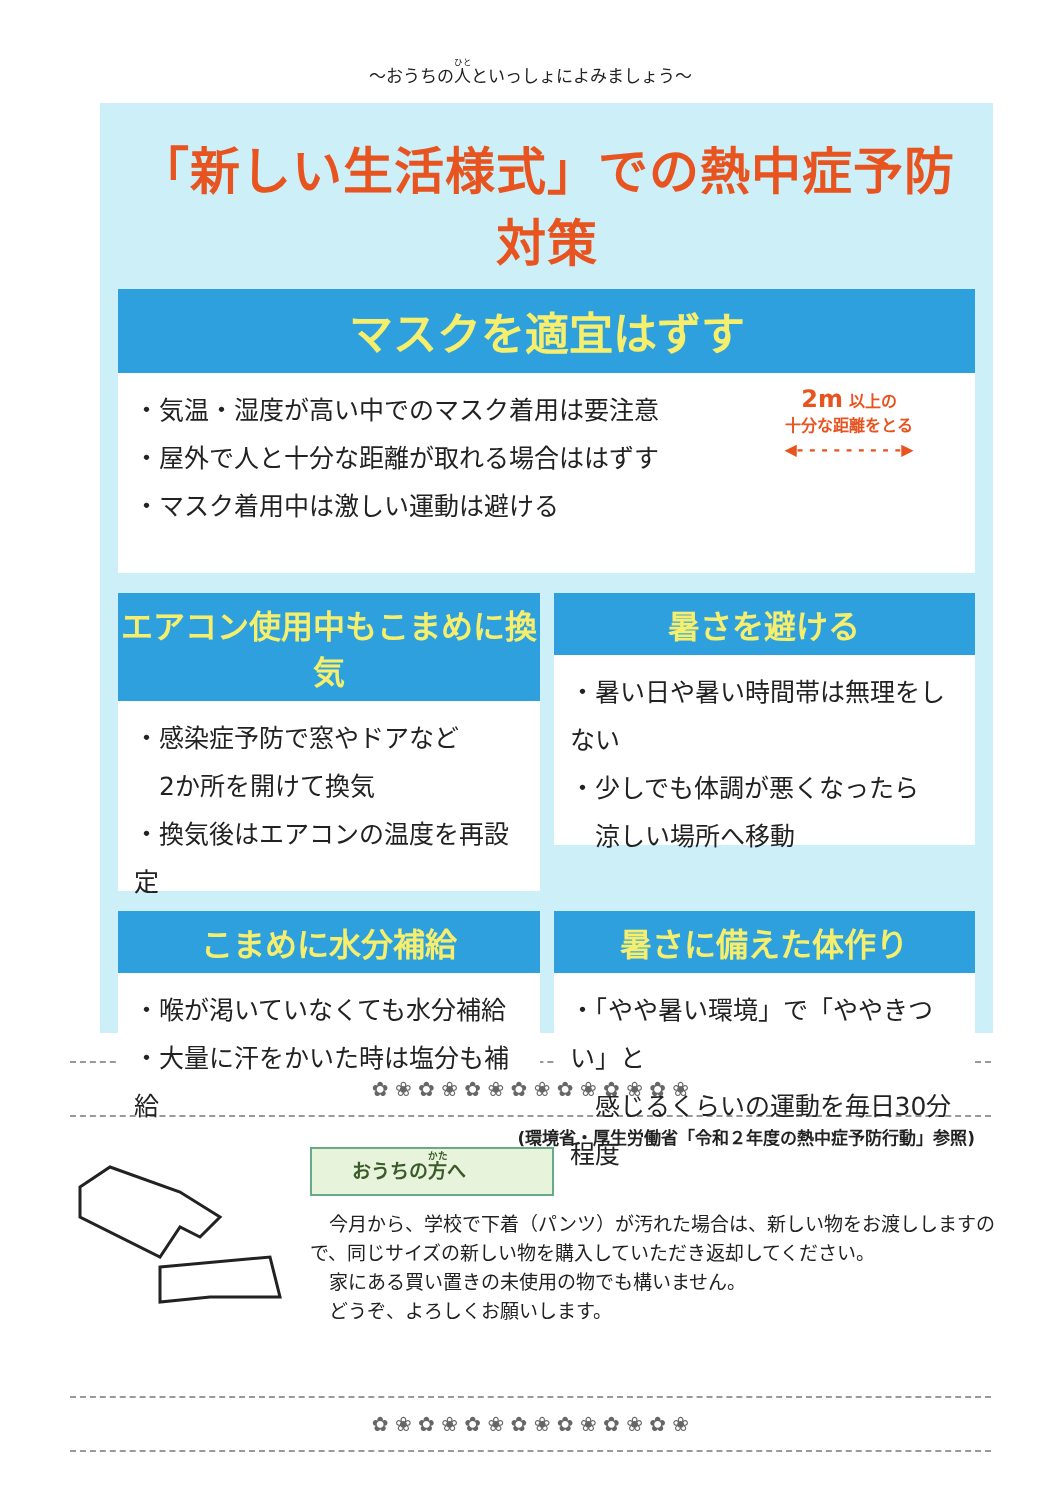～おうちの人といっしょによみましょう～
「新しい生活様式」での熱中症予防対策
マスクを適宜はずす
・気温・湿度が高い中でのマスク着用は要注意
・屋外で人と十分な距離が取れる場合ははずす
・マスク着用中は激しい運動は避ける
2m 以上の
十分な距離をとる
◀- - - - - - - - -▶
エアコン使用中もこまめに換気
・感染症予防で窓やドアなど
　2か所を開けて換気
・換気後はエアコンの温度を再設定
暑さを避ける
・暑い日や暑い時間帯は無理をしない
・少しでも体調が悪くなったら
　涼しい場所へ移動
こまめに水分補給
・喉が渇いていなくても水分補給
・大量に汗をかいた時は塩分も補給
暑さに備えた体作り
・「やや暑い環境」で「ややきつい」と
　感じるくらいの運動を毎日30分程度
(環境省・厚生労働省「令和２年度の熱中症予防行動」参照)
✿ ❀ ✿ ❀ ✿ ❀ ✿ ❀ ✿ ❀ ✿ ❀ ✿ ❀
おうちの方へ
　今月から、学校で下着（パンツ）が汚れた場合は、新しい物をお渡ししますので、同じサイズの新しい物を購入していただき返却してください。
　家にある買い置きの未使用の物でも構いません。
　どうぞ、よろしくお願いします。
✿ ❀ ✿ ❀ ✿ ❀ ✿ ❀ ✿ ❀ ✿ ❀ ✿ ❀